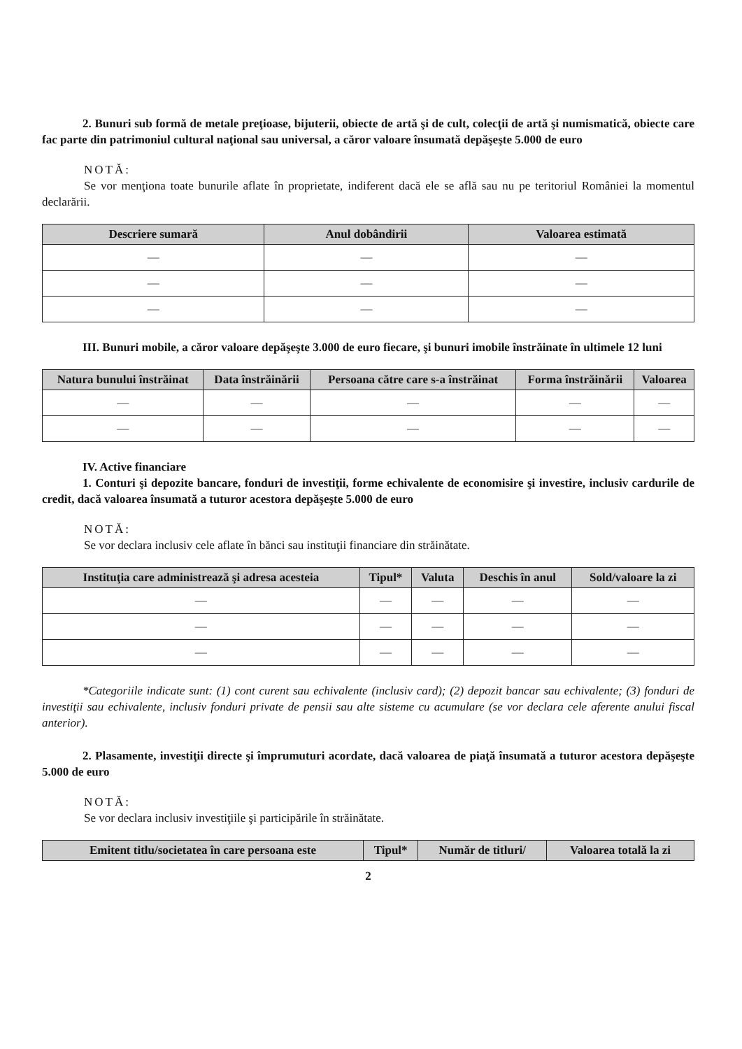2. Bunuri sub formă de metale preţioase, bijuterii, obiecte de artă şi de cult, colecţii de artă şi numismatică, obiecte care fac parte din patrimoniul cultural naţional sau universal, a căror valoare însumată depăşeşte 5.000 de euro
NOTĂ:
Se vor menţiona toate bunurile aflate în proprietate, indiferent dacă ele se află sau nu pe teritoriul României la momentul declarării.
| Descriere sumară | Anul dobândirii | Valoarea estimată |
| --- | --- | --- |
| — | — | — |
| — | — | — |
| — | — | — |
III. Bunuri mobile, a căror valoare depăşeşte 3.000 de euro fiecare, şi bunuri imobile înstrăinate în ultimele 12 luni
| Natura bunului înstrăinat | Data înstrăinării | Persoana către care s-a înstrăinat | Forma înstrăinării | Valoarea |
| --- | --- | --- | --- | --- |
| — | — | — | — | — |
| — | — | — | — | — |
IV. Active financiare
1. Conturi şi depozite bancare, fonduri de investiţii, forme echivalente de economisire şi investire, inclusiv cardurile de credit, dacă valoarea însumată a tuturor acestora depăşeşte 5.000 de euro
NOTĂ:
Se vor declara inclusiv cele aflate în bănci sau instituţii financiare din străinătate.
| Instituţia care administrează şi adresa acesteia | Tipul* | Valuta | Deschis în anul | Sold/valoare la zi |
| --- | --- | --- | --- | --- |
| — | — | — | — | — |
| — | — | — | — | — |
| — | — | — | — | — |
*Categoriile indicate sunt: (1) cont curent sau echivalente (inclusiv card); (2) depozit bancar sau echivalente; (3) fonduri de investiţii sau echivalente, inclusiv fonduri private de pensii sau alte sisteme cu acumulare (se vor declara cele aferente anului fiscal anterior).
2. Plasamente, investiţii directe şi împrumuturi acordate, dacă valoarea de piaţă însumată a tuturor acestora depăşeşte 5.000 de euro
NOTĂ:
Se vor declara inclusiv investiţiile şi participările în străinătate.
| Emitent titlu/societatea în care persoana este | Tipul* | Număr de titluri/ | Valoarea totală la zi |
| --- | --- | --- | --- |
2